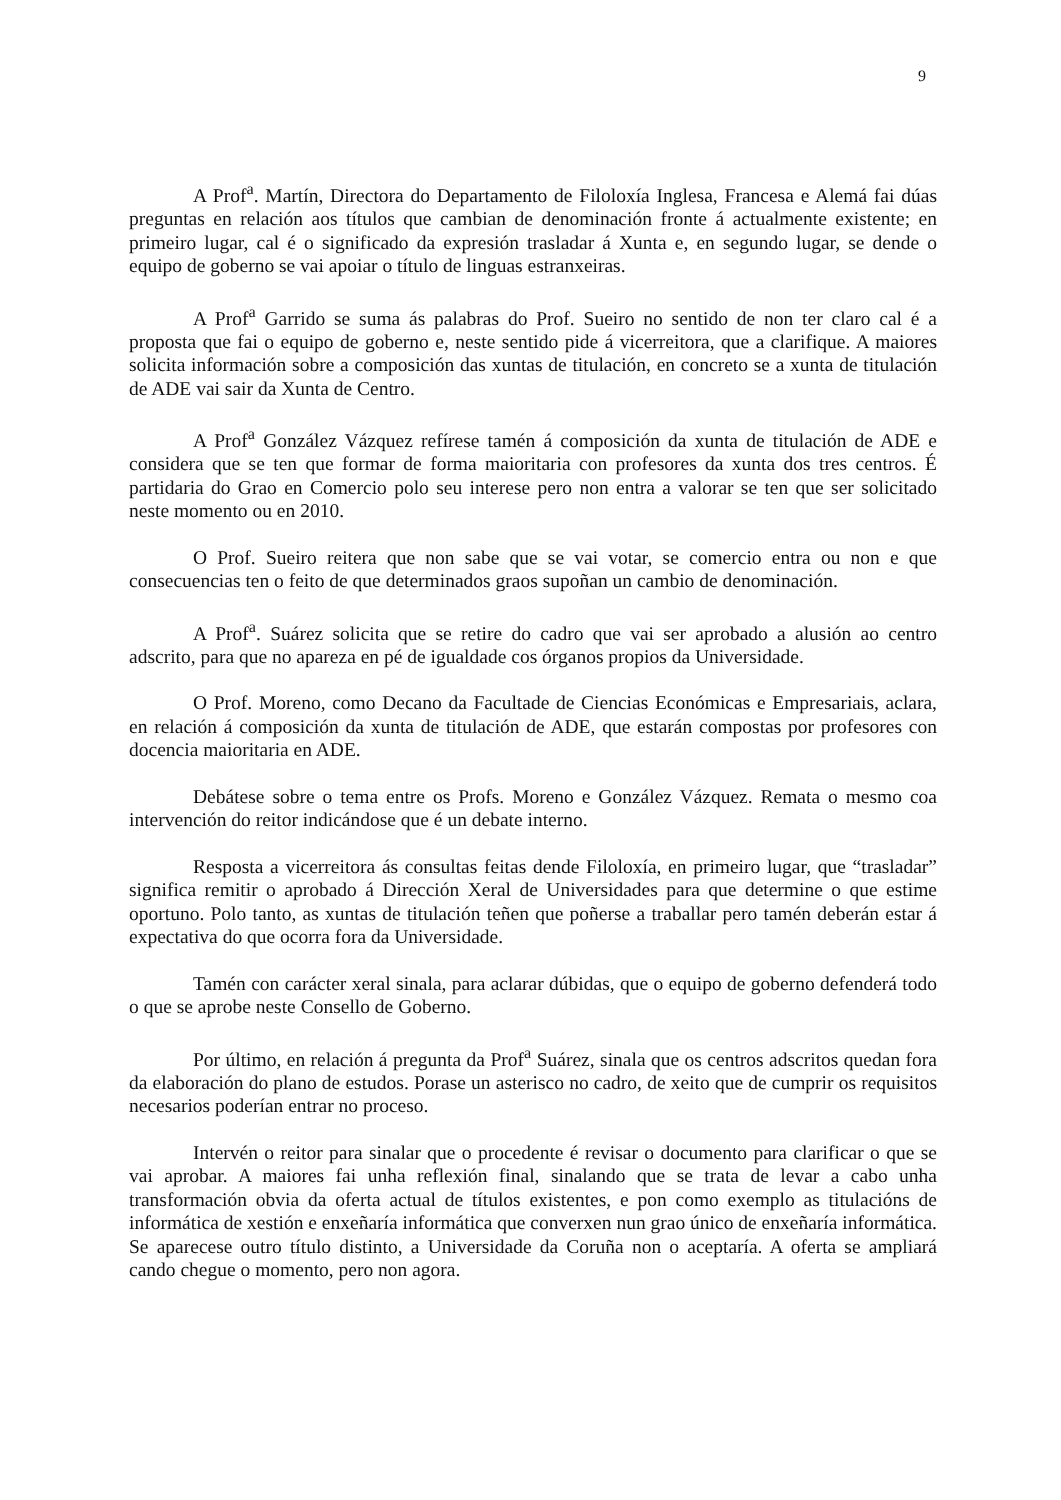9
A Prof<sup>a</sup>. Martín, Directora do Departamento de Filoloxía Inglesa, Francesa e Alemá fai dúas preguntas en relación aos títulos que cambian de denominación fronte á actualmente existente; en primeiro lugar, cal é o significado da expresión trasladar á Xunta e, en segundo lugar, se dende o equipo de goberno se vai apoiar o título de linguas estranxeiras.
A Prof<sup>a</sup> Garrido se suma ás palabras do Prof. Sueiro no sentido de non ter claro cal é a proposta que fai o equipo de goberno e, neste sentido pide á vicerreitora, que a clarifique. A maiores solicita información sobre a composición das xuntas de titulación, en concreto se a xunta de titulación de ADE vai sair da Xunta de Centro.
A Prof<sup>a</sup> González Vázquez refírese tamén á composición da xunta de titulación de ADE e considera que se ten que formar de forma maioritaria con profesores da xunta dos tres centros. É partidaria do Grao en Comercio polo seu interese pero non entra a valorar se ten que ser solicitado neste momento ou en 2010.
O Prof. Sueiro reitera que non sabe que se vai votar, se comercio entra ou non e que consecuencias ten o feito de que determinados graos supoñan un cambio de denominación.
A Prof<sup>a</sup>. Suárez solicita que se retire do cadro que vai ser aprobado a alusión ao centro adscrito, para que no apareza en pé de igualdade cos órganos propios da Universidade.
O Prof. Moreno, como Decano da Facultade de Ciencias Económicas e Empresariais, aclara, en relación á composición da xunta de titulación de ADE, que estarán compostas por profesores con docencia maioritaria en ADE.
Debátese sobre o tema entre os Profs. Moreno e González Vázquez. Remata o mesmo coa intervención do reitor indicándose que é un debate interno.
Resposta a vicerreitora ás consultas feitas dende Filoloxía, en primeiro lugar, que “trasladar” significa remitir o aprobado á Dirección Xeral de Universidades para que determine o que estime oportuno. Polo tanto, as xuntas de titulación teñen que poñerse a traballar pero tamén deberán estar á expectativa do que ocorra fora da Universidade.
Tamén con carácter xeral sinala, para aclarar dúbidas, que o equipo de goberno defenderá todo o que se aprobe neste Consello de Goberno.
Por último, en relación á pregunta da Prof<sup>a</sup> Suárez, sinala que os centros adscritos quedan fora da elaboración do plano de estudos. Porase un asterisco no cadro, de xeito que de cumprir os requisitos necesarios poderían entrar no proceso.
Intervén o reitor para sinalar que o procedente é revisar o documento para clarificar o que se vai aprobar. A maiores fai unha reflexión final, sinalando que se trata de levar a cabo unha transformación obvia da oferta actual de títulos existentes, e pon como exemplo as titulacións de informática de xestión e enxeñaría informática que converxen nun grao único de enxeñaría informática. Se aparecese outro título distinto, a Universidade da Coruña non o aceptaría. A oferta se ampliará cando chegue o momento, pero non agora.